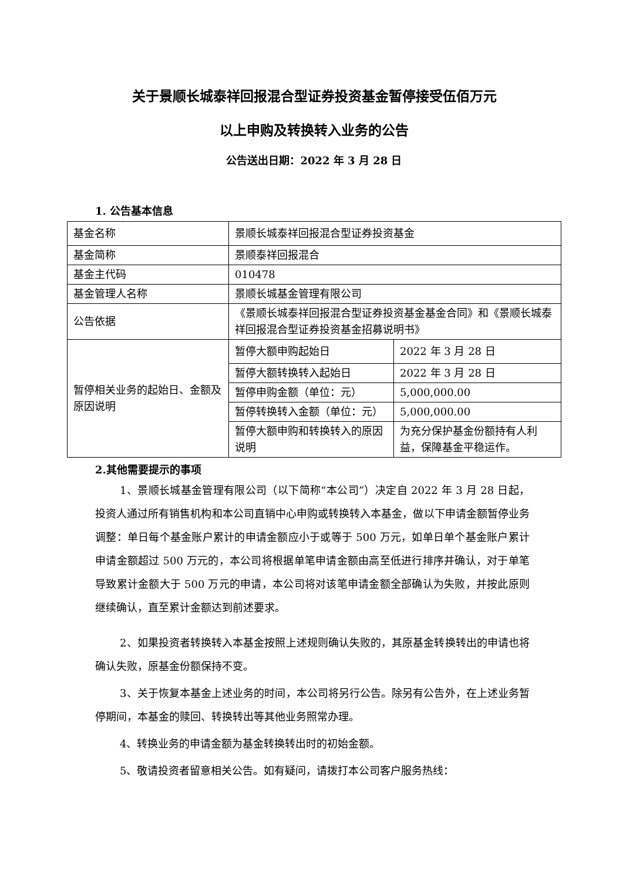关于景顺长城泰祥回报混合型证券投资基金暂停接受伍佰万元
以上申购及转换转入业务的公告
公告送出日期：2022 年 3 月 28 日
1. 公告基本信息
| 基金名称 | 景顺长城泰祥回报混合型证券投资基金 | |
| 基金简称 | 景顺泰祥回报混合 | |
| 基金主代码 | 010478 | |
| 基金管理人名称 | 景顺长城基金管理有限公司 | |
| 公告依据 | 《景顺长城泰祥回报混合型证券投资基金基金合同》和《景顺长城泰祥回报混合型证券投资基金招募说明书》 | |
| 暂停相关业务的起始日、金额及原因说明 | 暂停大额申购起始日 | 2022 年 3 月 28 日 |
| | 暂停大额转换转入起始日 | 2022 年 3 月 28 日 |
| | 暂停申购金额（单位：元） | 5,000,000.00 |
| | 暂停转换转入金额（单位：元） | 5,000,000.00 |
| | 暂停大额申购和转换转入的原因说明 | 为充分保护基金份额持有人利益，保障基金平稳运作。 |
2.其他需要提示的事项
1、景顺长城基金管理有限公司（以下简称“本公司”）决定自 2022 年 3 月 28 日起，投资人通过所有销售机构和本公司直销中心申购或转换转入本基金，做以下申请金额暂停业务调整：单日每个基金账户累计的申请金额应小于或等于 500 万元，如单日单个基金账户累计申请金额超过 500 万元的，本公司将根据单笔申请金额由高至低进行排序并确认，对于单笔导致累计金额大于 500 万元的申请，本公司将对该笔申请金额全部确认为失败，并按此原则继续确认，直至累计金额达到前述要求。
2、如果投资者转换转入本基金按照上述规则确认失败的，其原基金转换转出的申请也将确认失败，原基金份额保持不变。
3、关于恢复本基金上述业务的时间，本公司将另行公告。除另有公告外，在上述业务暂停期间，本基金的赎回、转换转出等其他业务照常办理。
4、转换业务的申请金额为基金转换转出时的初始金额。
5、敬请投资者留意相关公告。如有疑问，请拨打本公司客户服务热线：